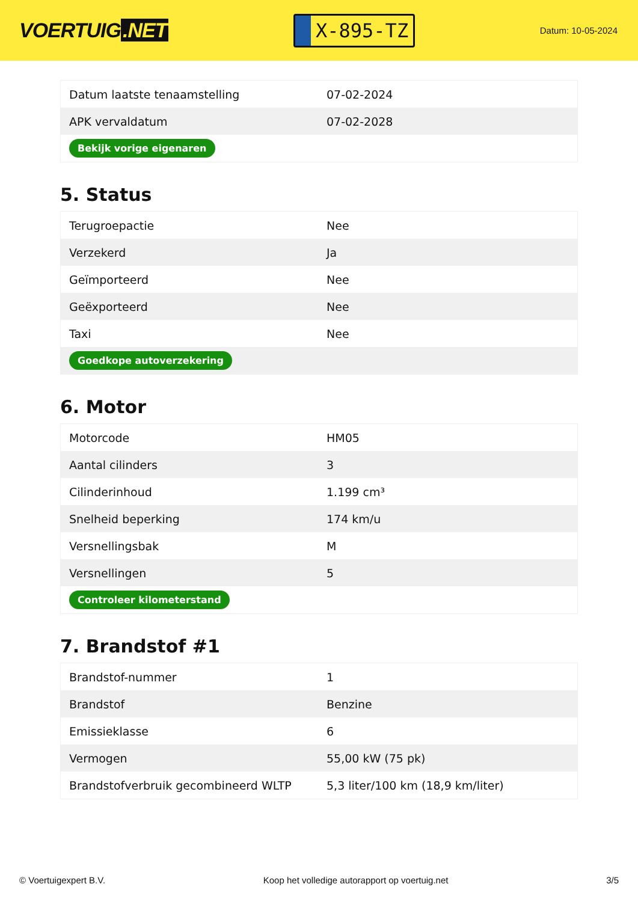VOERTUIG.NET
X-895-TZ
Datum: 10-05-2024
| Datum laatste tenaamstelling | 07-02-2024 |
| APK vervaldatum | 07-02-2028 |
| Bekijk vorige eigenaren | |
5. Status
| Terugroepactie | Nee |
| Verzekerd | Ja |
| Geïmporteerd | Nee |
| Geëxporteerd | Nee |
| Taxi | Nee |
| Goedkope autoverzekering | |
6. Motor
| Motorcode | HM05 |
| Aantal cilinders | 3 |
| Cilinderinhoud | 1.199 cm³ |
| Snelheid beperking | 174 km/u |
| Versnellingsbak | M |
| Versnellingen | 5 |
| Controleer kilometerstand | |
7. Brandstof #1
| Brandstof-nummer | 1 |
| Brandstof | Benzine |
| Emissieklasse | 6 |
| Vermogen | 55,00 kW (75 pk) |
| Brandstofverbruik gecombineerd WLTP | 5,3 liter/100 km (18,9 km/liter) |
© Voertuigexpert B.V. Koop het volledige autorapport op voertuig.net 3/5